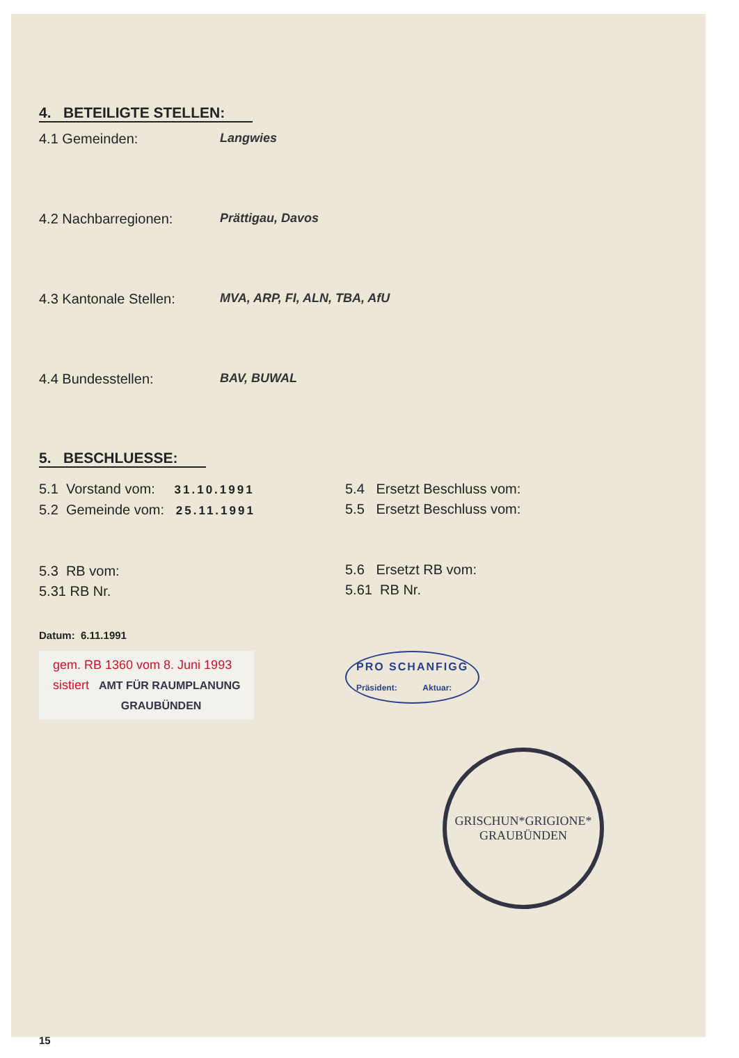4. BETEILIGTE STELLEN:
4.1 Gemeinden: Langwies
4.2 Nachbarregionen: Prättigau, Davos
4.3 Kantonale Stellen:
MVA, ARP, FI, ALN, TBA, AfU
4.4 Bundesstellen: BAV, BUWAL
5. BESCHLUESSE:
5.1 Vorstand vom: 31.10.1991
5.2 Gemeinde vom: 25.11.1991
5.3 RB vom:
5.31 RB Nr.
5.4 Ersetzt Beschluss vom:
5.5 Ersetzt Beschluss vom:
5.6 Ersetzt RB vom:
5.61 RB Nr.
Datum: 6.11.1991
gem. RB 1360 vom 8. Juni 1993
sistiert AMT FÜR RAUMPLANUNG
GRAUBÜNDEN
PRO SCHANFIGG
Präsident: Aktuar:
GRISCHUN*GRIGIONE*
GRAUBÜNDEN
15